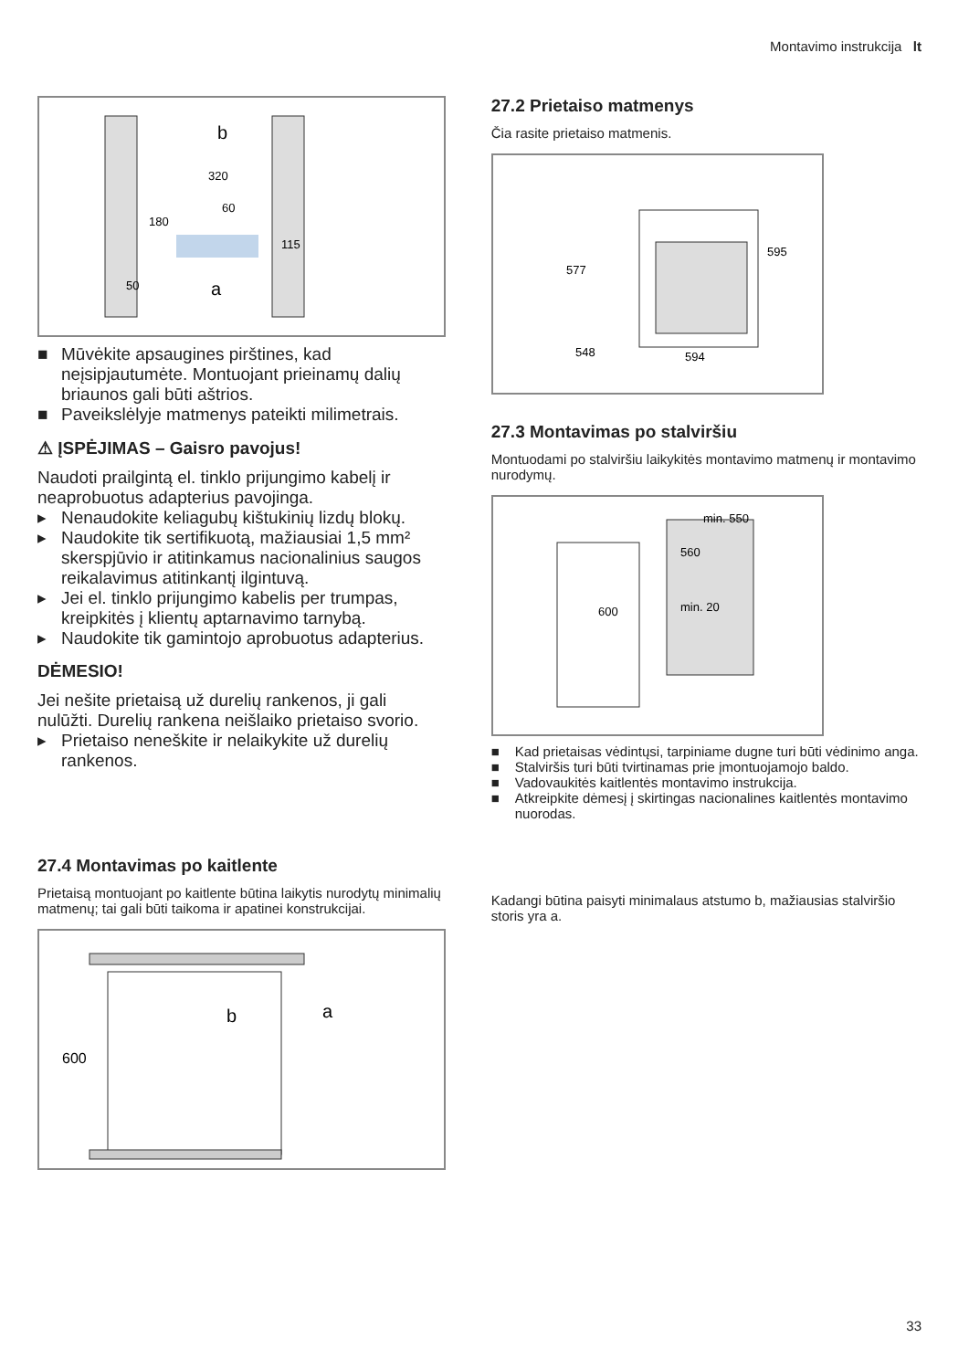Montavimo instrukcija lt
320
180
115
50
60
a
b
■ Mūvėkite apsaugines pirštines, kad neįsipjautumėte. Montuojant prieinamų dalių briaunos gali būti aštrios.
■ Paveikslėlyje matmenys pateikti milimetrais.
⚠ ĮSPĖJIMAS – Gaisro pavojus!
Naudoti prailgintą el. tinklo prijungimo kabelį ir neaprobuotus adapterius pavojinga.
▸ Nenaudokite keliagubų kištukinių lizdų blokų.
▸ Naudokite tik sertifikuotą, mažiausiai 1,5 mm² skerspjūvio ir atitinkamus nacionalinius saugos reikalavimus atitinkantį ilgintuvą.
▸ Jei el. tinklo prijungimo kabelis per trumpas, kreipkitės į klientų aptarnavimo tarnybą.
▸ Naudokite tik gamintojo aprobuotus adapterius.
DĖMESIO!
Jei nešite prietaisą už durelių rankenos, ji gali nulūžti. Durelių rankena neišlaiko prietaiso svorio.
▸ Prietaiso neneškite ir nelaikykite už durelių rankenos.
27.2 Prietaiso matmenys
Čia rasite prietaiso matmenis.
577
595
548
594
27.3 Montavimas po stalviršiu
Montuodami po stalviršiu laikykitės montavimo matmenų ir montavimo nurodymų.
min. 550
560
600
min. 20
■ Kad prietaisas vėdintųsi, tarpiniame dugne turi būti vėdinimo anga.
■ Stalviršis turi būti tvirtinamas prie įmontuojamojo baldo.
■ Vadovaukitės kaitlentės montavimo instrukcija.
■ Atkreipkite dėmesį į skirtingas nacionalines kaitlentės montavimo nuorodas.
27.4 Montavimas po kaitlente
Prietaisą montuojant po kaitlente būtina laikytis nurodytų minimalių matmenų; tai gali būti taikoma ir apatinei konstrukcijai.
600
b
a
Kadangi būtina paisyti minimalaus atstumo b, mažiausias stalviršio storis yra a.
33